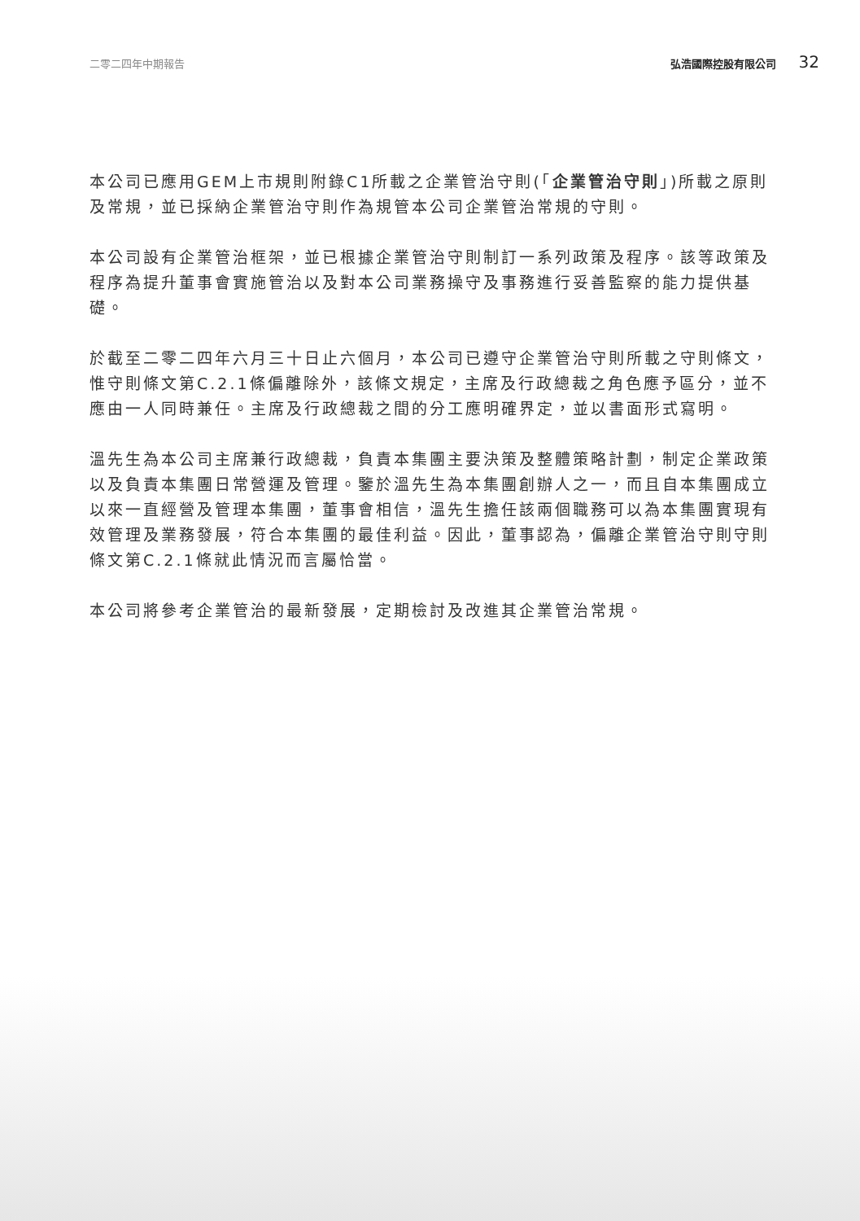二零二四年中期報告 弘浩國際控股有限公司 32
本公司已應用GEM上市規則附錄C1所載之企業管治守則(「企業管治守則」)所載之原則及常規，並已採納企業管治守則作為規管本公司企業管治常規的守則。
本公司設有企業管治框架，並已根據企業管治守則制訂一系列政策及程序。該等政策及程序為提升董事會實施管治以及對本公司業務操守及事務進行妥善監察的能力提供基礎。
於截至二零二四年六月三十日止六個月，本公司已遵守企業管治守則所載之守則條文，惟守則條文第C.2.1條偏離除外，該條文規定，主席及行政總裁之角色應予區分，並不應由一人同時兼任。主席及行政總裁之間的分工應明確界定，並以書面形式寫明。
溫先生為本公司主席兼行政總裁，負責本集團主要決策及整體策略計劃，制定企業政策以及負責本集團日常營運及管理。鑒於溫先生為本集團創辦人之一，而且自本集團成立以來一直經營及管理本集團，董事會相信，溫先生擔任該兩個職務可以為本集團實現有效管理及業務發展，符合本集團的最佳利益。因此，董事認為，偏離企業管治守則守則條文第C.2.1條就此情況而言屬恰當。
本公司將參考企業管治的最新發展，定期檢討及改進其企業管治常規。